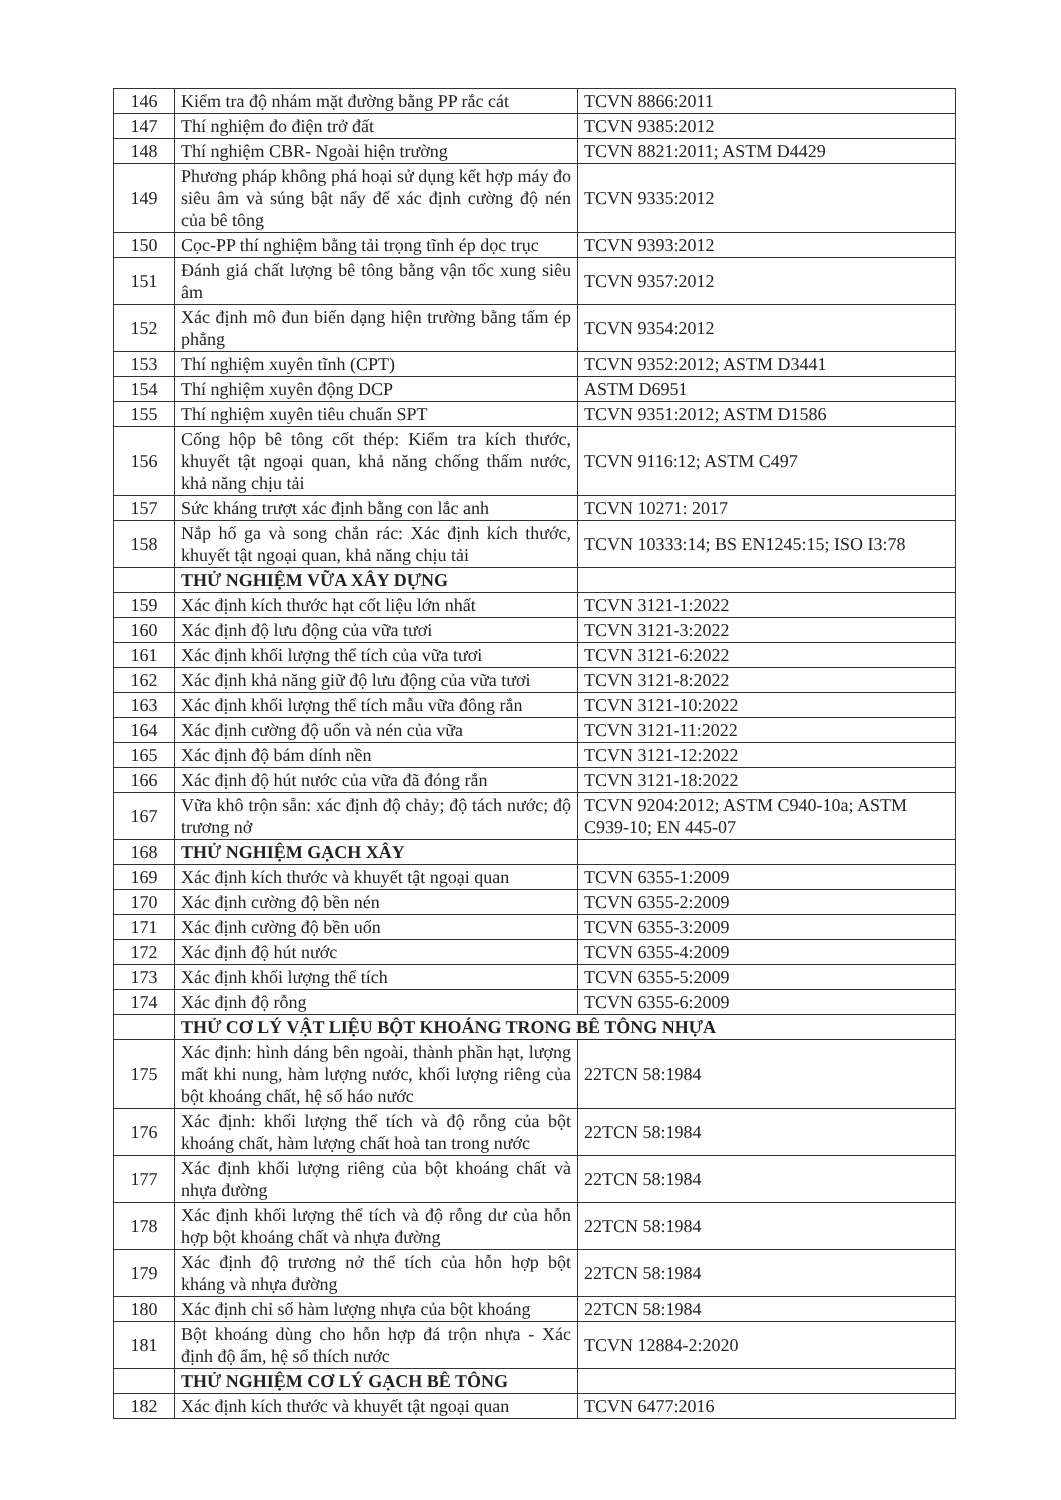| 146 | Kiểm tra độ nhám mặt đường bằng PP rắc cát | TCVN 8866:2011 |
| 147 | Thí nghiệm đo điện trở đất | TCVN 9385:2012 |
| 148 | Thí nghiệm CBR- Ngoài hiện trường | TCVN 8821:2011; ASTM D4429 |
| 149 | Phương pháp không phá hoại sử dụng kết hợp máy đo siêu âm và súng bật nẩy để xác định cường độ nén của bê tông | TCVN 9335:2012 |
| 150 | Cọc-PP thí nghiệm bằng tải trọng tĩnh ép dọc trục | TCVN 9393:2012 |
| 151 | Đánh giá chất lượng bê tông bằng vận tốc xung siêu âm | TCVN 9357:2012 |
| 152 | Xác định mô đun biến dạng hiện trường bằng tấm ép phẳng | TCVN 9354:2012 |
| 153 | Thí nghiệm xuyên tĩnh (CPT) | TCVN 9352:2012; ASTM D3441 |
| 154 | Thí nghiệm xuyên động DCP | ASTM D6951 |
| 155 | Thí nghiệm xuyên tiêu chuẩn SPT | TCVN 9351:2012; ASTM D1586 |
| 156 | Cống hộp bê tông cốt thép: Kiểm tra kích thước, khuyết tật ngoại quan, khả năng chống thấm nước, khả năng chịu tải | TCVN 9116:12; ASTM C497 |
| 157 | Sức kháng trượt xác định bằng con lắc anh | TCVN 10271: 2017 |
| 158 | Nắp hố ga và song chắn rác: Xác định kích thước, khuyết tật ngoại quan, khả năng chịu tải | TCVN 10333:14; BS EN1245:15; ISO I3:78 |
| | THỬ NGHIỆM VỮA XÂY DỰNG | |
| 159 | Xác định kích thước hạt cốt liệu lớn nhất | TCVN 3121-1:2022 |
| 160 | Xác định độ lưu động của vữa tươi | TCVN 3121-3:2022 |
| 161 | Xác định khối lượng thể tích của vữa tươi | TCVN 3121-6:2022 |
| 162 | Xác định khả năng giữ độ lưu động của vữa tươi | TCVN 3121-8:2022 |
| 163 | Xác định khối lượng thể tích mẫu vữa đông rắn | TCVN 3121-10:2022 |
| 164 | Xác định cường độ uốn và nén của vữa | TCVN 3121-11:2022 |
| 165 | Xác định độ bám dính nền | TCVN 3121-12:2022 |
| 166 | Xác định độ hút nước của vữa đã đóng rắn | TCVN 3121-18:2022 |
| 167 | Vữa khô trộn sẵn: xác định độ chảy; độ tách nước; độ trương nở | TCVN 9204:2012; ASTM C940-10a; ASTM C939-10; EN 445-07 |
| 168 | THỬ NGHIỆM GẠCH XÂY | |
| 169 | Xác định kích thước và khuyết tật ngoại quan | TCVN 6355-1:2009 |
| 170 | Xác định cường độ bền nén | TCVN 6355-2:2009 |
| 171 | Xác định cường độ bền uốn | TCVN 6355-3:2009 |
| 172 | Xác định độ hút nước | TCVN 6355-4:2009 |
| 173 | Xác định khối lượng thể tích | TCVN 6355-5:2009 |
| 174 | Xác định độ rỗng | TCVN 6355-6:2009 |
| | THỬ CƠ LÝ VẬT LIỆU BỘT KHOÁNG TRONG BÊ TÔNG NHỰA | |
| 175 | Xác định: hình dáng bên ngoài, thành phần hạt, lượng mất khi nung, hàm lượng nước, khối lượng riêng của bột khoáng chất, hệ số háo nước | 22TCN 58:1984 |
| 176 | Xác định: khối lượng thể tích và độ rỗng của bột khoáng chất, hàm lượng chất hoà tan trong nước | 22TCN 58:1984 |
| 177 | Xác định khối lượng riêng của bột khoáng chất và nhựa đường | 22TCN 58:1984 |
| 178 | Xác định khối lượng thể tích và độ rỗng dư của hỗn hợp bột khoáng chất và nhựa đường | 22TCN 58:1984 |
| 179 | Xác định độ trương nở thể tích của hỗn hợp bột kháng và nhựa đường | 22TCN 58:1984 |
| 180 | Xác định chỉ số hàm lượng nhựa của bột khoáng | 22TCN 58:1984 |
| 181 | Bột khoáng dùng cho hỗn hợp đá trộn nhựa - Xác định độ ẩm, hệ số thích nước | TCVN 12884-2:2020 |
| | THỬ NGHIỆM CƠ LÝ GẠCH BÊ TÔNG | |
| 182 | Xác định kích thước và khuyết tật ngoại quan | TCVN 6477:2016 |